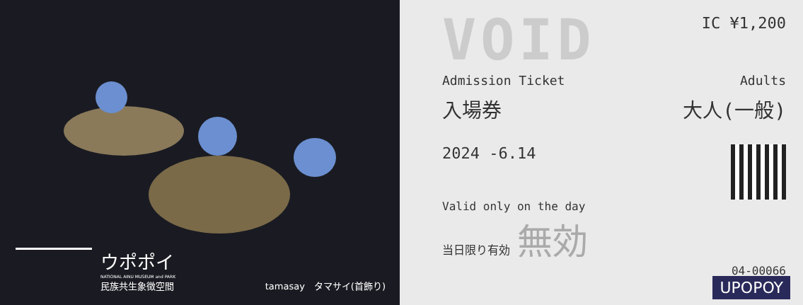ウポポイ
NATIONAL AINU MUSEUM and PARK
民族共生象徴空間
tamasay　タマサイ(首飾り)
VOID
IC ¥1,200
Admission Ticket Adults
入場券 大人(一般)
2024 -6.14
Valid only on the day
当日限り有効 無効
04-00066
UPOPOY